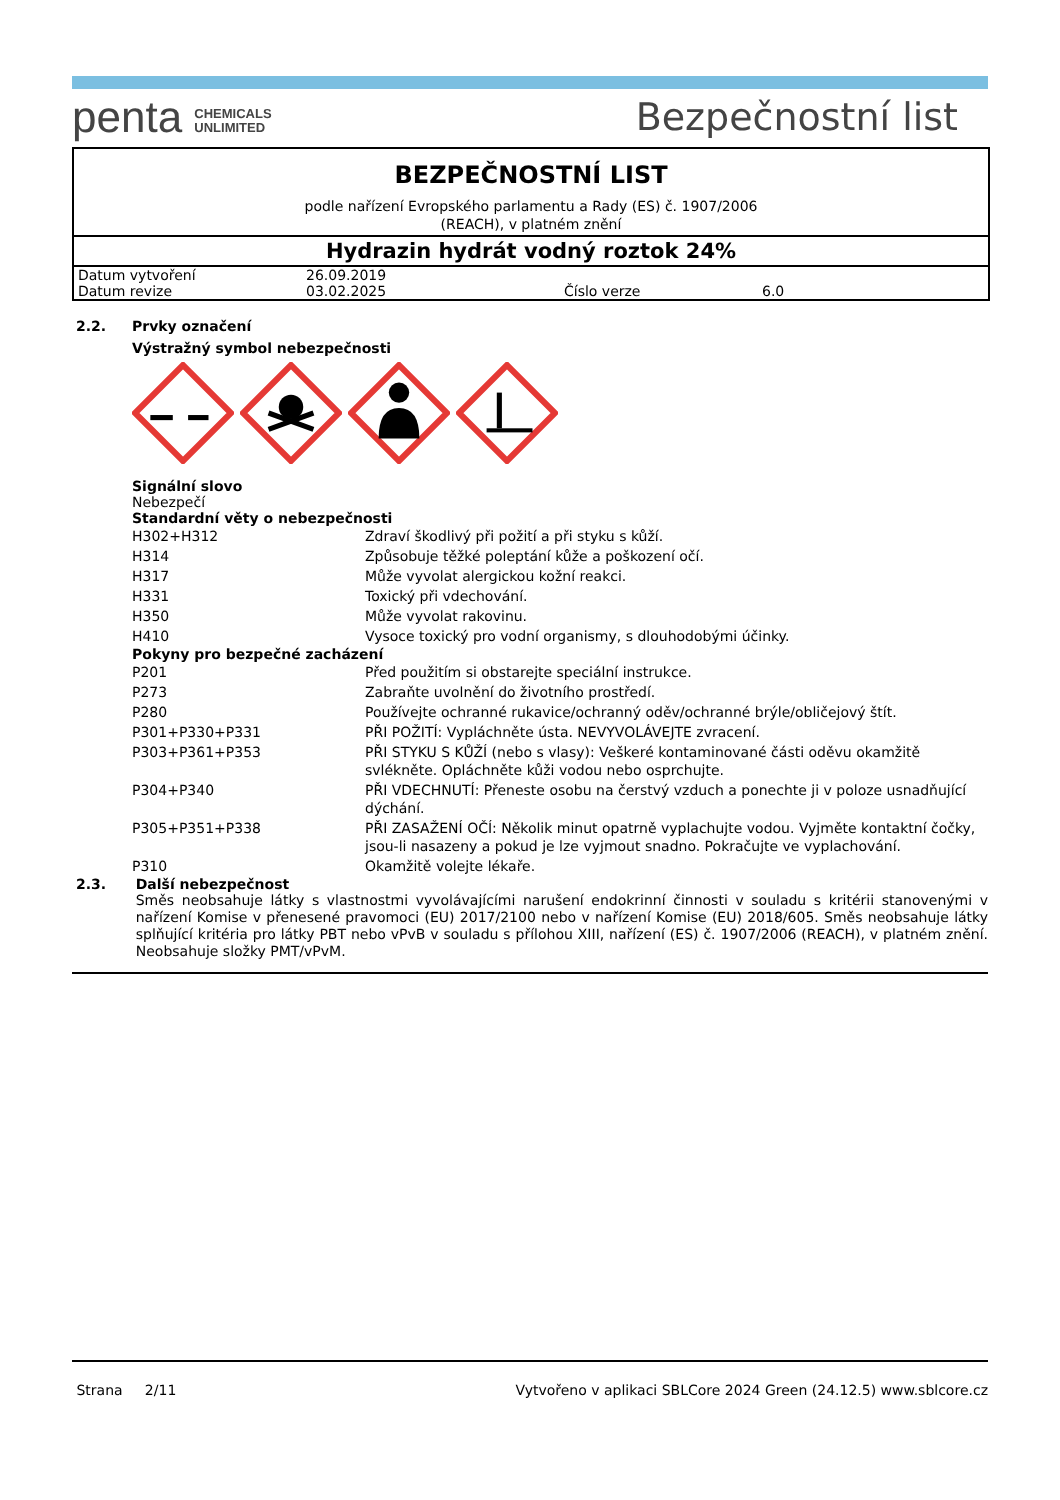penta CHEMICALS
UNLIMITED
Bezpečnostní list
BEZPEČNOSTNÍ LIST
podle nařízení Evropského parlamentu a Rady (ES) č. 1907/2006
(REACH), v platném znění
Hydrazin hydrát vodný roztok 24%
| Datum vytvoření | 26.09.2019 | | |
| Datum revize | 03.02.2025 | Číslo verze | 6.0 |
2.2. Prvky označení
Výstražný symbol nebezpečnosti
Signální slovo
Nebezpečí
Standardní věty o nebezpečnosti
| H302+H312 | Zdraví škodlivý při požití a při styku s kůží. |
| H314 | Způsobuje těžké poleptání kůže a poškození očí. |
| H317 | Může vyvolat alergickou kožní reakci. |
| H331 | Toxický při vdechování. |
| H350 | Může vyvolat rakovinu. |
| H410 | Vysoce toxický pro vodní organismy, s dlouhodobými účinky. |
Pokyny pro bezpečné zacházení
| P201 | Před použitím si obstarejte speciální instrukce. |
| P273 | Zabraňte uvolnění do životního prostředí. |
| P280 | Používejte ochranné rukavice/ochranný oděv/ochranné brýle/obličejový štít. |
| P301+P330+P331 | PŘI POŽITÍ: Vypláchněte ústa. NEVYVOLÁVEJTE zvracení. |
| P303+P361+P353 | PŘI STYKU S KŮŽÍ (nebo s vlasy): Veškeré kontaminované části oděvu okamžitě svlékněte. Opláchněte kůži vodou nebo osprchujte. |
| P304+P340 | PŘI VDECHNUTÍ: Přeneste osobu na čerstvý vzduch a ponechte ji v poloze usnadňující dýchání. |
| P305+P351+P338 | PŘI ZASAŽENÍ OČÍ: Několik minut opatrně vyplachujte vodou. Vyjměte kontaktní čočky, jsou-li nasazeny a pokud je lze vyjmout snadno. Pokračujte ve vyplachování. |
| P310 | Okamžitě volejte lékaře. |
2.3. Další nebezpečnost
Směs neobsahuje látky s vlastnostmi vyvolávajícími narušení endokrinní činnosti v souladu s kritérii stanovenými v nařízení Komise v přenesené pravomoci (EU) 2017/2100 nebo v nařízení Komise (EU) 2018/605. Směs neobsahuje látky splňující kritéria pro látky PBT nebo vPvB v souladu s přílohou XIII, nařízení (ES) č. 1907/2006 (REACH), v platném znění. Neobsahuje složky PMT/vPvM.
Strana 2/11 Vytvořeno v aplikaci SBLCore 2024 Green (24.12.5) www.sblcore.cz